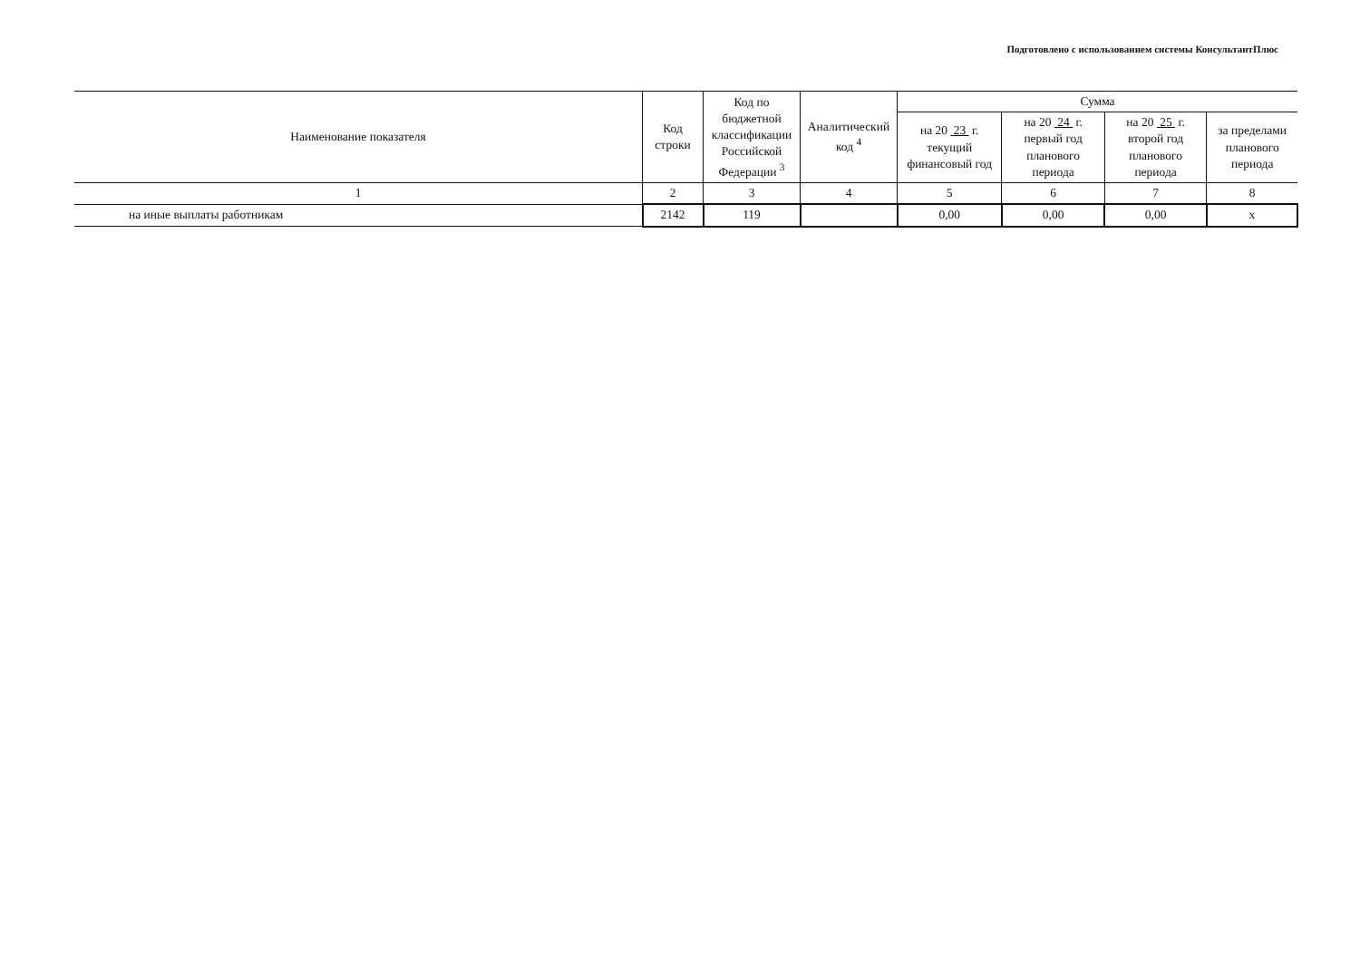Подготовлено с использованием системы КонсультантПлюс
| Наименование показателя | Код строки | Код по бюджетной классификации Российской Федерации <sup>3</sup> | Аналитический код <sup>4</sup> | Сумма | | | |
| --- | --- | --- | --- | --- | --- | --- | --- |
| | | | | на 20 23 г. текущий финансовый год | на 20 24 г. первый год планового периода | на 20 25 г. второй год планового периода | за пределами планового периода |
| 1 | 2 | 3 | 4 | 5 | 6 | 7 | 8 |
| на иные выплаты работникам | 2142 | 119 | | 0,00 | 0,00 | 0,00 | x |